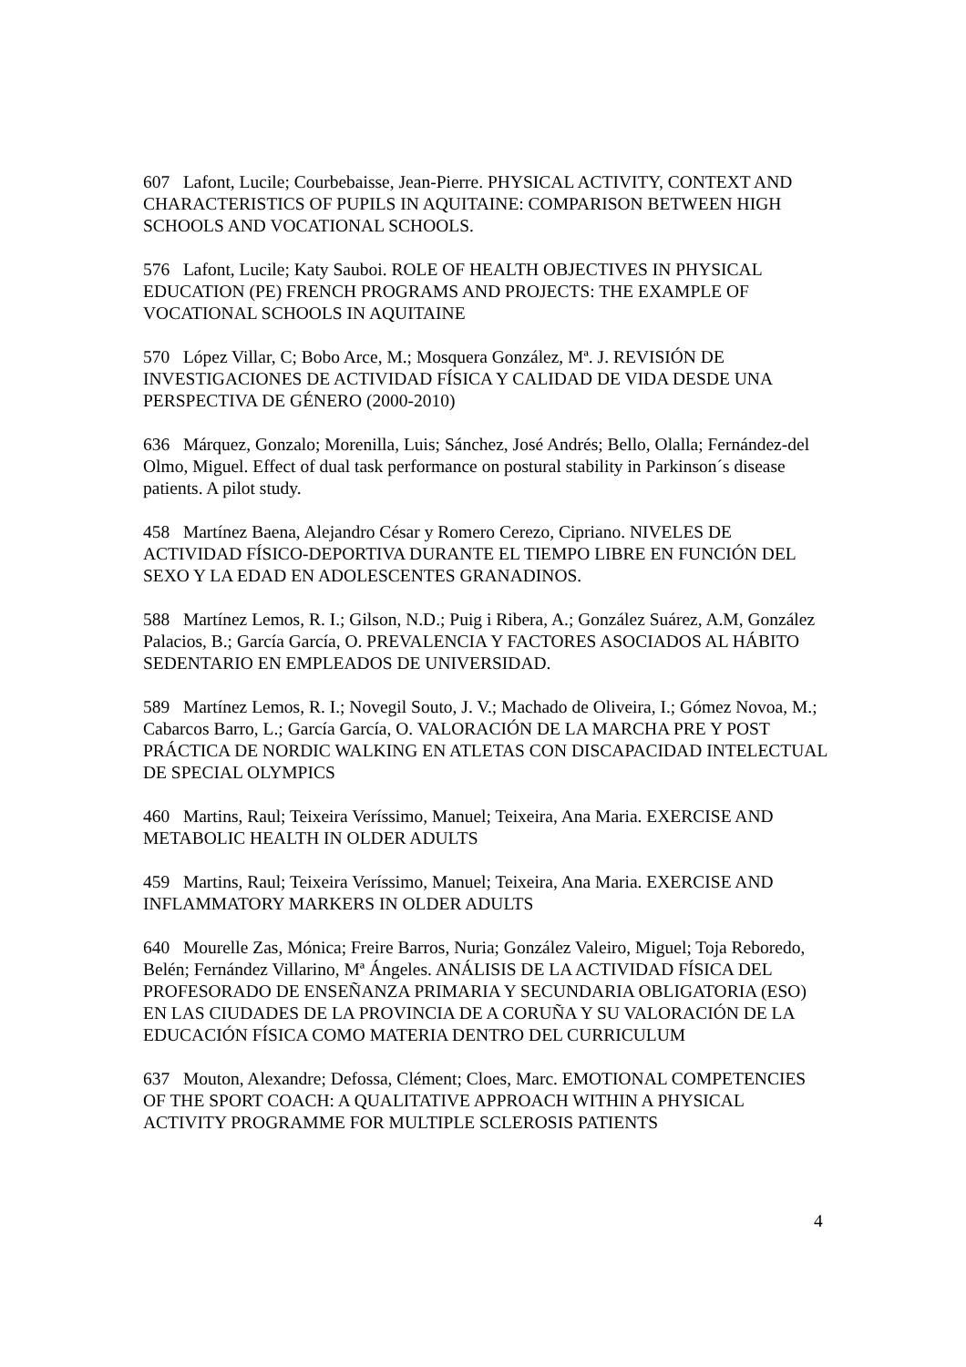607 Lafont, Lucile; Courbebaisse, Jean-Pierre. PHYSICAL ACTIVITY, CONTEXT AND CHARACTERISTICS OF PUPILS IN AQUITAINE: COMPARISON BETWEEN HIGH SCHOOLS AND VOCATIONAL SCHOOLS.
576 Lafont, Lucile; Katy Sauboi. ROLE OF HEALTH OBJECTIVES IN PHYSICAL EDUCATION (PE) FRENCH PROGRAMS AND PROJECTS: THE EXAMPLE OF VOCATIONAL SCHOOLS IN AQUITAINE
570 López Villar, C; Bobo Arce, M.; Mosquera González, Mª. J. REVISIÓN DE INVESTIGACIONES DE ACTIVIDAD FÍSICA Y CALIDAD DE VIDA DESDE UNA PERSPECTIVA DE GÉNERO (2000-2010)
636 Márquez, Gonzalo; Morenilla, Luis; Sánchez, José Andrés; Bello, Olalla; Fernández-del Olmo, Miguel. Effect of dual task performance on postural stability in Parkinson´s disease patients. A pilot study.
458 Martínez Baena, Alejandro César y Romero Cerezo, Cipriano. NIVELES DE ACTIVIDAD FÍSICO-DEPORTIVA DURANTE EL TIEMPO LIBRE EN FUNCIÓN DEL SEXO Y LA EDAD EN ADOLESCENTES GRANADINOS.
588 Martínez Lemos, R. I.; Gilson, N.D.; Puig i Ribera, A.; González Suárez, A.M, González Palacios, B.; García García, O. PREVALENCIA Y FACTORES ASOCIADOS AL HÁBITO SEDENTARIO EN EMPLEADOS DE UNIVERSIDAD.
589 Martínez Lemos, R. I.; Novegil Souto, J. V.; Machado de Oliveira, I.; Gómez Novoa, M.; Cabarcos Barro, L.; García García, O. VALORACIÓN DE LA MARCHA PRE Y POST PRÁCTICA DE NORDIC WALKING EN ATLETAS CON DISCAPACIDAD INTELECTUAL DE SPECIAL OLYMPICS
460 Martins, Raul; Teixeira Veríssimo, Manuel; Teixeira, Ana Maria. EXERCISE AND METABOLIC HEALTH IN OLDER ADULTS
459 Martins, Raul; Teixeira Veríssimo, Manuel; Teixeira, Ana Maria. EXERCISE AND INFLAMMATORY MARKERS IN OLDER ADULTS
640 Mourelle Zas, Mónica; Freire Barros, Nuria; González Valeiro, Miguel; Toja Reboredo, Belén; Fernández Villarino, Mª Ángeles. ANÁLISIS DE LA ACTIVIDAD FÍSICA DEL PROFESORADO DE ENSEÑANZA PRIMARIA Y SECUNDARIA OBLIGATORIA (ESO) EN LAS CIUDADES DE LA PROVINCIA DE A CORUÑA Y SU VALORACIÓN DE LA EDUCACIÓN FÍSICA COMO MATERIA DENTRO DEL CURRICULUM
637 Mouton, Alexandre; Defossa, Clément; Cloes, Marc. EMOTIONAL COMPETENCIES OF THE SPORT COACH: A QUALITATIVE APPROACH WITHIN A PHYSICAL ACTIVITY PROGRAMME FOR MULTIPLE SCLEROSIS PATIENTS
4